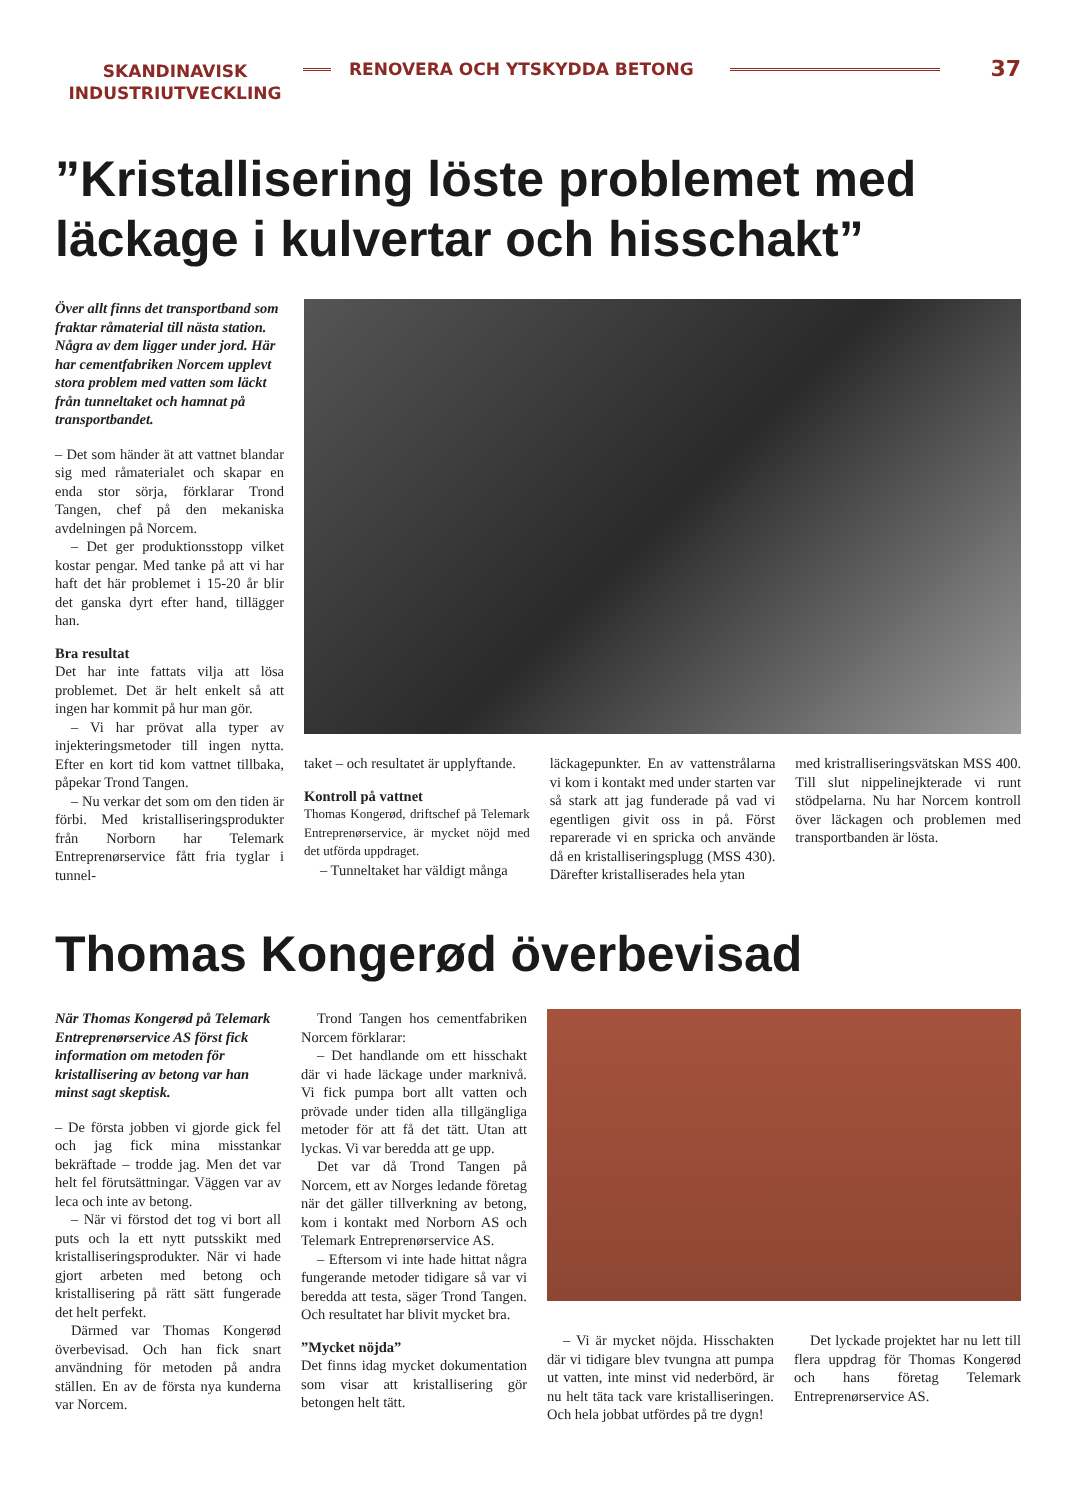SKANDINAVISK
INDUSTRIUTVECKLING
RENOVERA OCH YTSKYDDA BETONG
37
”Kristallisering löste problemet med läckage i kulvertar och hisschakt”
Över allt finns det transportband som fraktar råmaterial till nästa station. Några av dem ligger under jord. Här har cementfabriken Norcem upplevt stora problem med vatten som läckt från tunneltaket och hamnat på transportbandet.
– Det som händer ät att vattnet blandar sig med råmaterialet och skapar en enda stor sörja, förklarar Trond Tangen, chef på den mekaniska avdelningen på Norcem.
– Det ger produktionsstopp vilket kostar pengar. Med tanke på att vi har haft det här problemet i 15-20 år blir det ganska dyrt efter hand, tillägger han.
Bra resultat
Det har inte fattats vilja att lösa problemet. Det är helt enkelt så att ingen har kommit på hur man gör.
– Vi har prövat alla typer av injekteringsmetoder till ingen nytta. Efter en kort tid kom vattnet tillbaka, påpekar Trond Tangen.
– Nu verkar det som om den tiden är förbi. Med kristalliseringsprodukter från Norborn har Telemark Entreprenørservice fått fria tyglar i tunnel-
taket – och resultatet är upplyftande.
Kontroll på vattnet
Thomas Kongerød, driftschef på Telemark Entreprenørservice, är mycket nöjd med det utförda uppdraget.
– Tunneltaket har väldigt många
läckagepunkter. En av vattenstrålarna vi kom i kontakt med under starten var så stark att jag funderade på vad vi egentligen givit oss in på. Först reparerade vi en spricka och använde då en kristalliseringsplugg (MSS 430). Därefter kristalliserades hela ytan
med kristralliseringsvätskan MSS 400. Till slut nippelinejkterade vi runt stödpelarna. Nu har Norcem kontroll över läckagen och problemen med transportbanden är lösta.
Thomas Kongerød överbevisad
När Thomas Kongerød på Telemark Entreprenørservice AS först fick information om metoden för kristallisering av betong var han minst sagt skeptisk.
– De första jobben vi gjorde gick fel och jag fick mina misstankar bekräftade – trodde jag. Men det var helt fel förutsättningar. Väggen var av leca och inte av betong.
– När vi förstod det tog vi bort all puts och la ett nytt putsskikt med kristalliseringsprodukter. När vi hade gjort arbeten med betong och kristallisering på rätt sätt fungerade det helt perfekt.
Därmed var Thomas Kongerød överbevisad. Och han fick snart användning för metoden på andra ställen. En av de första nya kunderna var Norcem.
Trond Tangen hos cementfabriken Norcem förklarar:
– Det handlande om ett hisschakt där vi hade läckage under marknivå. Vi fick pumpa bort allt vatten och prövade under tiden alla tillgängliga metoder för att få det tätt. Utan att lyckas. Vi var beredda att ge upp.
Det var då Trond Tangen på Norcem, ett av Norges ledande företag när det gäller tillverkning av betong, kom i kontakt med Norborn AS och Telemark Entreprenørservice AS.
– Eftersom vi inte hade hittat några fungerande metoder tidigare så var vi beredda att testa, säger Trond Tangen. Och resultatet har blivit mycket bra.
”Mycket nöjda”
Det finns idag mycket dokumentation som visar att kristallisering gör betongen helt tätt.
– Vi är mycket nöjda. Hisschakten där vi tidigare blev tvungna att pumpa ut vatten, inte minst vid nederbörd, är nu helt täta tack vare kristalliseringen. Och hela jobbat utfördes på tre dygn!
Det lyckade projektet har nu lett till flera uppdrag för Thomas Kongerød och hans företag Telemark Entreprenørservice AS.